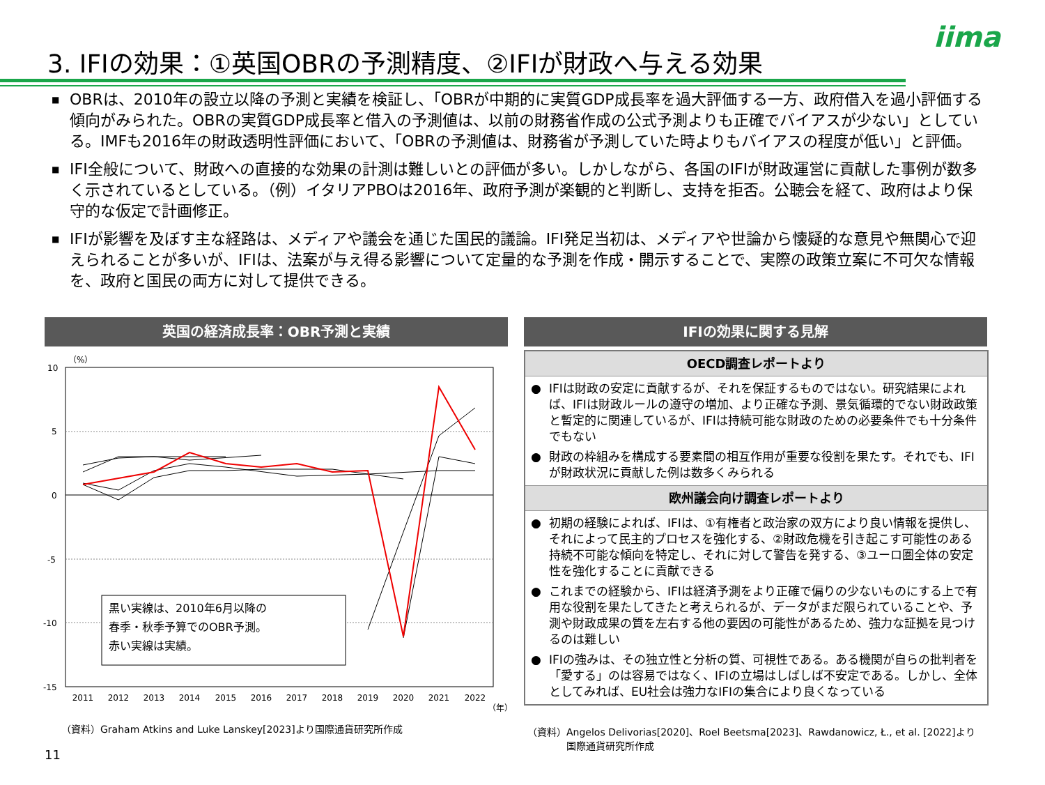iima
3. IFIの効果：①英国OBRの予測精度、②IFIが財政へ与える効果
■ OBRは、2010年の設立以降の予測と実績を検証し、「OBRが中期的に実質GDP成長率を過大評価する一方、政府借入を過小評価する傾向がみられた。OBRの実質GDP成長率と借入の予測値は、以前の財務省作成の公式予測よりも正確でバイアスが少ない」としている。IMFも2016年の財政透明性評価において、「OBRの予測値は、財務省が予測していた時よりもバイアスの程度が低い」と評価。
■ IFI全般について、財政への直接的な効果の計測は難しいとの評価が多い。しかしながら、各国のIFIが財政運営に貢献した事例が数多く示されているとしている。（例）イタリアPBOは2016年、政府予測が楽観的と判断し、支持を拒否。公聴会を経て、政府はより保守的な仮定で計画修正。
■ IFIが影響を及ぼす主な経路は、メディアや議会を通じた国民的議論。IFI発足当初は、メディアや世論から懐疑的な意見や無関心で迎えられることが多いが、IFIは、法案が与え得る影響について定量的な予測を作成・開示することで、実際の政策立案に不可欠な情報を、政府と国民の両方に対して提供できる。
英国の経済成長率：OBR予測と実績 IFIの効果に関する見解
（%）
10
5
0
-5
-10
-15
2011
2012
2013
2014
2015
2016
2017
2018
2019
2020
2021
2022
（年）
黒い実線は、2010年6月以降の
春季・秋季予算でのOBR予測。
赤い実線は実績。
OECD調査レポートより
● IFIは財政の安定に貢献するが、それを保証するものではない。研究結果によれば、IFIは財政ルールの遵守の増加、より正確な予測、景気循環的でない財政政策と暫定的に関連しているが、IFIは持続可能な財政のための必要条件でも十分条件でもない
● 財政の枠組みを構成する要素間の相互作用が重要な役割を果たす。それでも、IFIが財政状況に貢献した例は数多くみられる
欧州議会向け調査レポートより
● 初期の経験によれば、IFIは、①有権者と政治家の双方により良い情報を提供し、それによって民主的プロセスを強化する、②財政危機を引き起こす可能性のある持続不可能な傾向を特定し、それに対して警告を発する、③ユーロ圏全体の安定性を強化することに貢献できる
● これまでの経験から、IFIは経済予測をより正確で偏りの少ないものにする上で有用な役割を果たしてきたと考えられるが、データがまだ限られていることや、予測や財政成果の質を左右する他の要因の可能性があるため、強力な証拠を見つけるのは難しい
● IFIの強みは、その独立性と分析の質、可視性である。ある機関が自らの批判者を「愛する」のは容易ではなく、IFIの立場はしばしば不安定である。しかし、全体としてみれば、EU社会は強力なIFIの集合により良くなっている
（資料）Graham Atkins and Luke Lanskey[2023]より国際通貨研究所作成
（資料）Angelos Delivorias[2020]、Roel Beetsma[2023]、Rawdanowicz, Ł., et al. [2022]より
　　　　国際通貨研究所作成
11